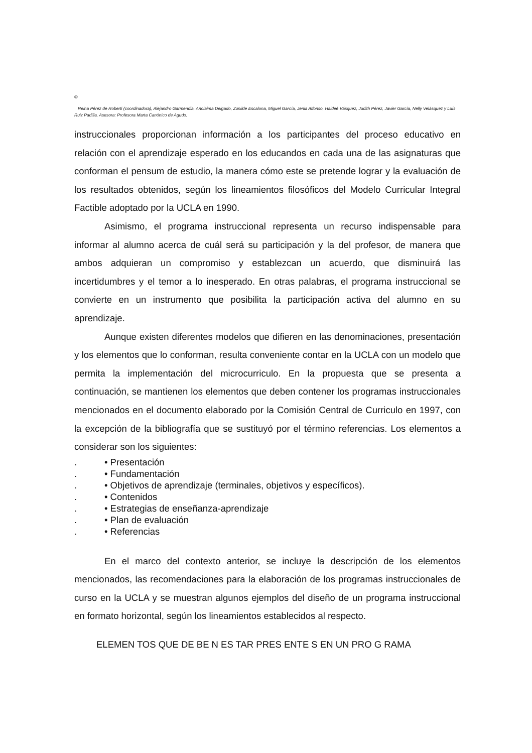©
Reina Pérez de Roberti (coordinadora), Alejandro Garmendia, Anolaima Delgado, Zunilde Escalona, Miguel García, Jenia Alfonso, Haideé Vásquez, Judith Pérez, Javier García, Nelly Velásquez y Luís Ruiz Padilla. Asesora: Profesora Marta Canónico de Agudo.
instruccionales proporcionan información a los participantes del proceso educativo en relación con el aprendizaje esperado en los educandos en cada una de las asignaturas que conforman el pensum de estudio, la manera cómo este se pretende lograr y la evaluación de los resultados obtenidos, según los lineamientos filosóficos del Modelo Curricular Integral Factible adoptado por la UCLA en 1990.
Asimismo, el programa instruccional representa un recurso indispensable para informar al alumno acerca de cuál será su participación y la del profesor, de manera que ambos adquieran un compromiso y establezcan un acuerdo, que disminuirá las incertidumbres y el temor a lo inesperado. En otras palabras, el programa instruccional se convierte en un instrumento que posibilita la participación activa del alumno en su aprendizaje.
Aunque existen diferentes modelos que difieren en las denominaciones, presentación y los elementos que lo conforman, resulta conveniente contar en la UCLA con un modelo que permita la implementación del microcurriculo. En la propuesta que se presenta a continuación, se mantienen los elementos que deben contener los programas instruccionales mencionados en el documento elaborado por la Comisión Central de Curriculo en 1997, con la excepción de la bibliografía que se sustituyó por el término referencias. Los elementos a considerar son los siguientes:
. • Presentación
. • Fundamentación
. • Objetivos de aprendizaje (terminales, objetivos y específicos).
. • Contenidos
. • Estrategias de enseñanza-aprendizaje
. • Plan de evaluación
. • Referencias
En el marco del contexto anterior, se incluye la descripción de los elementos mencionados, las recomendaciones para la elaboración de los programas instruccionales de curso en la UCLA y se muestran algunos ejemplos del diseño de un programa instruccional en formato horizontal, según los lineamientos establecidos al respecto.
ELEMEN TOS QUE DE BE N ES TAR PRES ENTE S EN UN PRO G RAMA